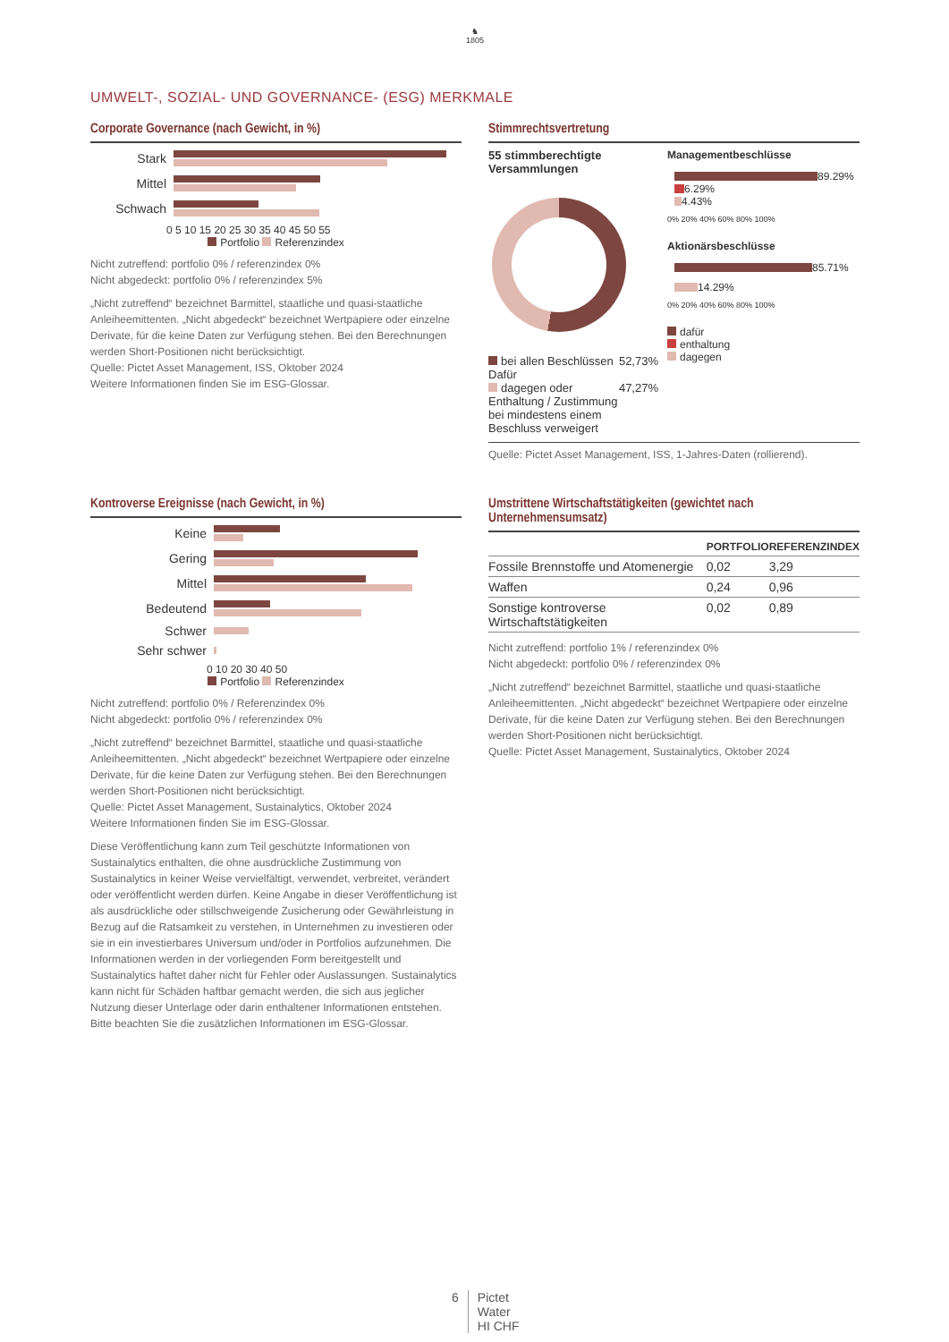♞
1805
UMWELT-, SOZIAL- UND GOVERNANCE- (ESG) MERKMALE
Corporate Governance (nach Gewicht, in %)
Stark
Mittel
Schwach
0 5 10 15 20 25 30 35 40 45 50 55
Portfolio Referenzindex
Nicht zutreffend: portfolio 0% / referenzindex 0%
Nicht abgedeckt: portfolio 0% / referenzindex 5%
„Nicht zutreffend“ bezeichnet Barmittel, staatliche und quasi-staatliche Anleiheemittenten. „Nicht abgedeckt“ bezeichnet Wertpapiere oder einzelne Derivate, für die keine Daten zur Verfügung stehen. Bei den Berechnungen werden Short-Positionen nicht berücksichtigt.
Quelle: Pictet Asset Management, ISS, Oktober 2024
Weitere Informationen finden Sie im ESG-Glossar.
Stimmrechtsvertretung
55 stimmberechtigte Versammlungen
bei allen Beschlüssen Dafür 52,73%
dagegen oder Enthaltung / Zustimmung bei mindestens einem Beschluss verweigert 47,27%
Managementbeschlüsse
89.29%
6.29%
4.43%
0% 20% 40% 60% 80% 100%
Aktionärsbeschlüsse
85.71%
14.29%
0% 20% 40% 60% 80% 100%
dafür
enthaltung
dagegen
Quelle: Pictet Asset Management, ISS, 1-Jahres-Daten (rollierend).
Kontroverse Ereignisse (nach Gewicht, in %)
Keine
Gering
Mittel
Bedeutend
Schwer
Sehr schwer
0 10 20 30 40 50
Portfolio Referenzindex
Nicht zutreffend: portfolio 0% / Referenzindex 0%
Nicht abgedeckt: portfolio 0% / referenzindex 0%
„Nicht zutreffend“ bezeichnet Barmittel, staatliche und quasi-staatliche Anleiheemittenten. „Nicht abgedeckt“ bezeichnet Wertpapiere oder einzelne Derivate, für die keine Daten zur Verfügung stehen. Bei den Berechnungen werden Short-Positionen nicht berücksichtigt.
Quelle: Pictet Asset Management, Sustainalytics, Oktober 2024
Weitere Informationen finden Sie im ESG-Glossar.
Diese Veröffentlichung kann zum Teil geschützte Informationen von Sustainalytics enthalten, die ohne ausdrückliche Zustimmung von Sustainalytics in keiner Weise vervielfältigt, verwendet, verbreitet, verändert oder veröffentlicht werden dürfen. Keine Angabe in dieser Veröffentlichung ist als ausdrückliche oder stillschweigende Zusicherung oder Gewährleistung in Bezug auf die Ratsamkeit zu verstehen, in Unternehmen zu investieren oder sie in ein investierbares Universum und/oder in Portfolios aufzunehmen. Die Informationen werden in der vorliegenden Form bereitgestellt und Sustainalytics haftet daher nicht für Fehler oder Auslassungen. Sustainalytics kann nicht für Schäden haftbar gemacht werden, die sich aus jeglicher Nutzung dieser Unterlage oder darin enthaltener Informationen entstehen.
Bitte beachten Sie die zusätzlichen Informationen im ESG-Glossar.
Umstrittene Wirtschaftstätigkeiten (gewichtet nach Unternehmensumsatz)
| | PORTFOLIO | REFERENZINDEX |
| --- | --- | --- |
| Fossile Brennstoffe und Atomenergie | 0,02 | 3,29 |
| Waffen | 0,24 | 0,96 |
| Sonstige kontroverse Wirtschaftstätigkeiten | 0,02 | 0,89 |
Nicht zutreffend: portfolio 1% / referenzindex 0%
Nicht abgedeckt: portfolio 0% / referenzindex 0%
„Nicht zutreffend“ bezeichnet Barmittel, staatliche und quasi-staatliche Anleiheemittenten. „Nicht abgedeckt“ bezeichnet Wertpapiere oder einzelne Derivate, für die keine Daten zur Verfügung stehen. Bei den Berechnungen werden Short-Positionen nicht berücksichtigt.
Quelle: Pictet Asset Management, Sustainalytics, Oktober 2024
6 Pictet
Water
HI CHF